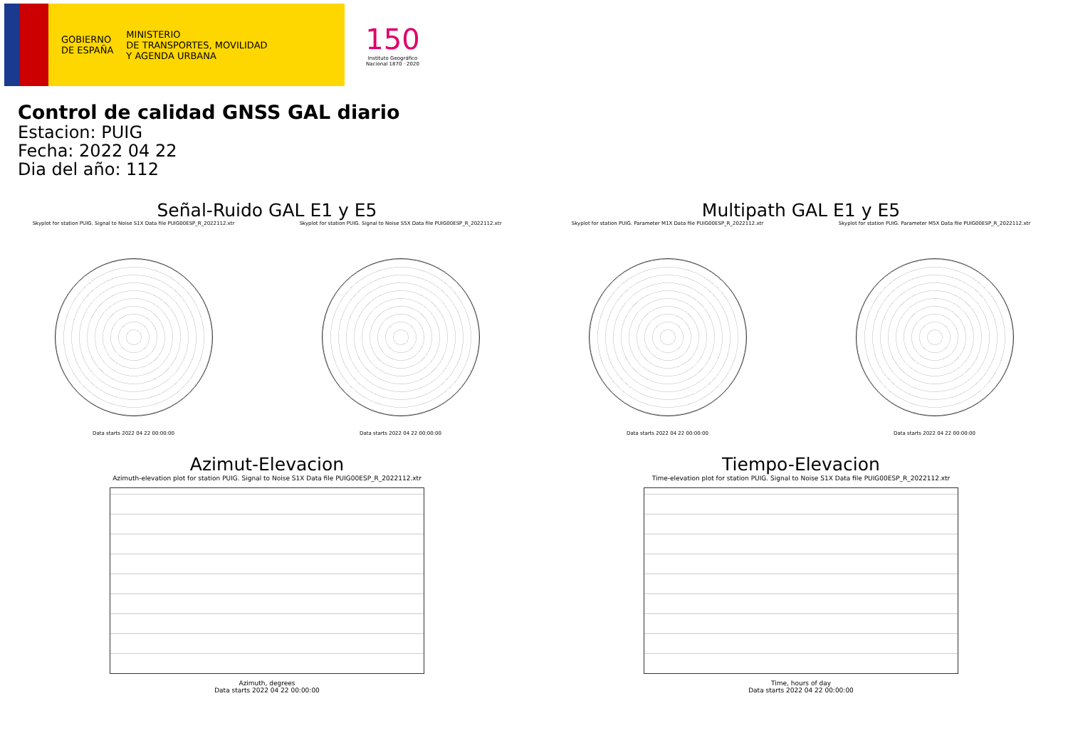GOBIERNO
DE ESPAÑA
MINISTERIO
DE TRANSPORTES, MOVILIDAD
Y AGENDA URBANA
150
Instituto Geográfico Nacional 1870 · 2020
Control de calidad GNSS GAL diario
Estacion: PUIG
Fecha: 2022 04 22
Dia del año: 112
Señal-Ruido GAL E1 y E5
Skyplot for station PUIG. Signal to Noise S1X Data file PUIG00ESP_R_2022112.xtr
Data starts 2022 04 22 00:00:00
Skyplot for station PUIG. Signal to Noise S5X Data file PUIG00ESP_R_2022112.xtr
Data starts 2022 04 22 00:00:00
Multipath GAL E1 y E5
Skyplot for station PUIG. Parameter M1X Data file PUIG00ESP_R_2022112.xtr
Data starts 2022 04 22 00:00:00
Skyplot for station PUIG. Parameter M5X Data file PUIG00ESP_R_2022112.xtr
Data starts 2022 04 22 00:00:00
Azimut-Elevacion
Azimuth-elevation plot for station PUIG. Signal to Noise S1X Data file PUIG00ESP_R_2022112.xtr
Azimuth, degrees
Data starts 2022 04 22 00:00:00
Tiempo-Elevacion
Time-elevation plot for station PUIG. Signal to Noise S1X Data file PUIG00ESP_R_2022112.xtr
Time, hours of day
Data starts 2022 04 22 00:00:00